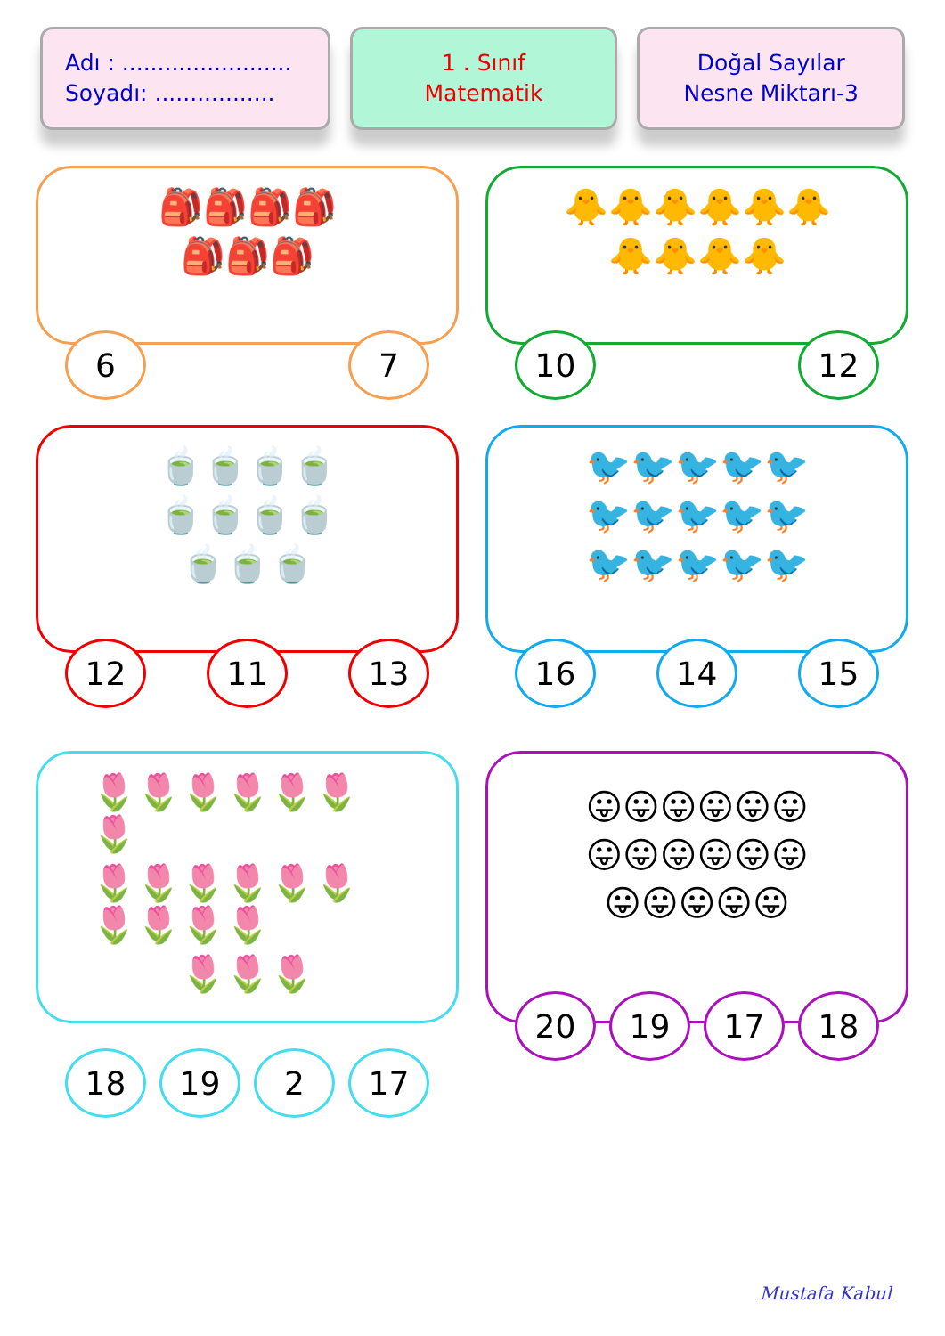Adı : ........................
Soyadı: .................
1 . Sınıf
Matematik
Doğal Sayılar
Nesne Miktarı-3
🎒🎒🎒🎒 🎒🎒🎒
6 7
🐥🐥🐥🐥🐥🐥 🐥🐥🐥🐥
10 12
🍵🍵🍵🍵 🍵🍵🍵🍵 🍵🍵🍵
12 11 13
🐦🐦🐦🐦🐦 🐦🐦🐦🐦🐦 🐦🐦🐦🐦🐦
16 14 15
🌷🌷🌷🌷🌷🌷🌷 🌷🌷🌷🌷🌷🌷🌷🌷🌷🌷 🌷🌷🌷
18 19 2 17
😛😛😛😛😛😛 😛😛😛😛😛😛 😛😛😛😛😛
20 19 17 18
Mustafa Kabul